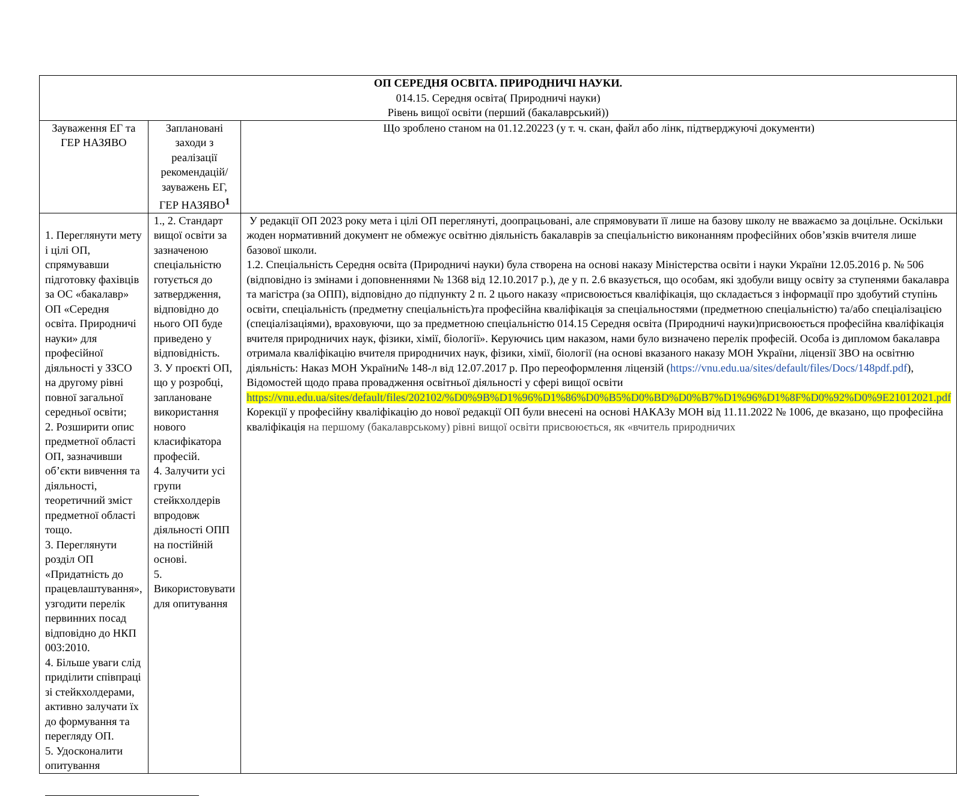| ОП СЕРЕДНЯ ОСВІТА. ПРИРОДНИЧІ НАУКИ. 014.15. Середня освіта( Природничі науки) Рівень вищої освіти (перший (бакалаврський)) | | |
| --- | --- | --- |
| Зауваження ЕГ та ГЕР НАЗЯВО | Заплановані заходи з реалізації рекомендацій/зауважень ЕГ, ГЕР НАЗЯВО<sup>1</sup> | Що зроблено станом на 01.12.20223 (у т. ч. скан, файл або лінк, підтверджуючі документи) |
| 1. Переглянути мету і цілі ОП, спрямувавши підготовку фахівців за ОС «бакалавр» ОП «Середня освіта. Природничі науки» для професійної діяльності у ЗЗСО на другому рівні повної загальної середньої освіти; 2. Розширити опис предметної області ОП, зазначивши об’єкти вивчення та діяльності, теоретичний зміст предметної області тощо. 3. Переглянути розділ ОП «Придатність до працевлаштування», узгодити перелік первинних посад відповідно до НКП 003:2010. 4. Більше уваги слід приділити співпраці зі стейкхолдерами, активно залучати їх до формування та перегляду ОП. 5. Удосконалити опитування | 1., 2. Стандарт вищої освіти за зазначеною спеціальністю готується до затвердження, відповідно до нього ОП буде приведено у відповідність. 3. У проєкті ОП, що у розробці, заплановане використання нового класифікатора професій. 4. Залучити усі групи стейкхолдерів впродовж діяльності ОПП на постійній основі. 5. Використовувати для опитування | У редакції ОП 2023 року мета і цілі ОП переглянуті, доопрацьовані, але спрямовувати її лише на базову школу не вважаємо за доцільне. Оскільки жоден нормативний документ не обмежує освітню діяльність бакалаврів за спеціальністю виконанням професійних обов’язків вчителя лише базової школи. 1.2. Спеціальність Середня освіта (Природничі науки) була створена на основі наказу Міністерства освіти і науки України 12.05.2016 р. № 506 (відповідно із змінами і доповненнями № 1368 від 12.10.2017 р.), де у п. 2.6 вказується, що особам, які здобули вищу освіту за ступенями бакалавра та магістра (за ОПП), відповідно до підпункту 2 п. 2 цього наказу «присвоюється кваліфікація, що складається з інформації про здобутий ступінь освіти, спеціальність (предметну спеціальність)та професійна кваліфікація за спеціальностями (предметною спеціальністю) та/або спеціалізацією (спеціалізаціями), враховуючи, що за предметною спеціальністю 014.15 Середня освіта (Природничі науки)присвоюється професійна кваліфікація вчителя природничих наук, фізики, хімії, біології». Керуючись цим наказом, нами було визначено перелік професій. Особа із дипломом бакалавра отримала кваліфікацію вчителя природничих наук, фізики, хімії, біології (на основі вказаного наказу МОН України, ліцензії ЗВО на освітню діяльність: Наказ МОН України№ 148-л від 12.07.2017 р. Про переоформлення ліцензій ( https://vnu.edu.ua/sites/default/files/Docs/148pdf.pdf ), Відомостей щодо права провадження освітньої діяльності у сфері вищої освіти https://vnu.edu.ua/sites/default/files/202102/%D0%9B%D1%96%D1%86%D0%B5%D0%BD%D0%B7%D1%96%D1%8F%D0%92%D0%9E21012021.pdf Корекції у професійну кваліфікацію до нової редакції ОП були внесені на основі НАКАЗу МОН від 11.11.2022 № 1006, де вказано, що професійна кваліфікація на першому (бакалаврському) рівні вищої освіти присвоюється, як «вчитель природничих |